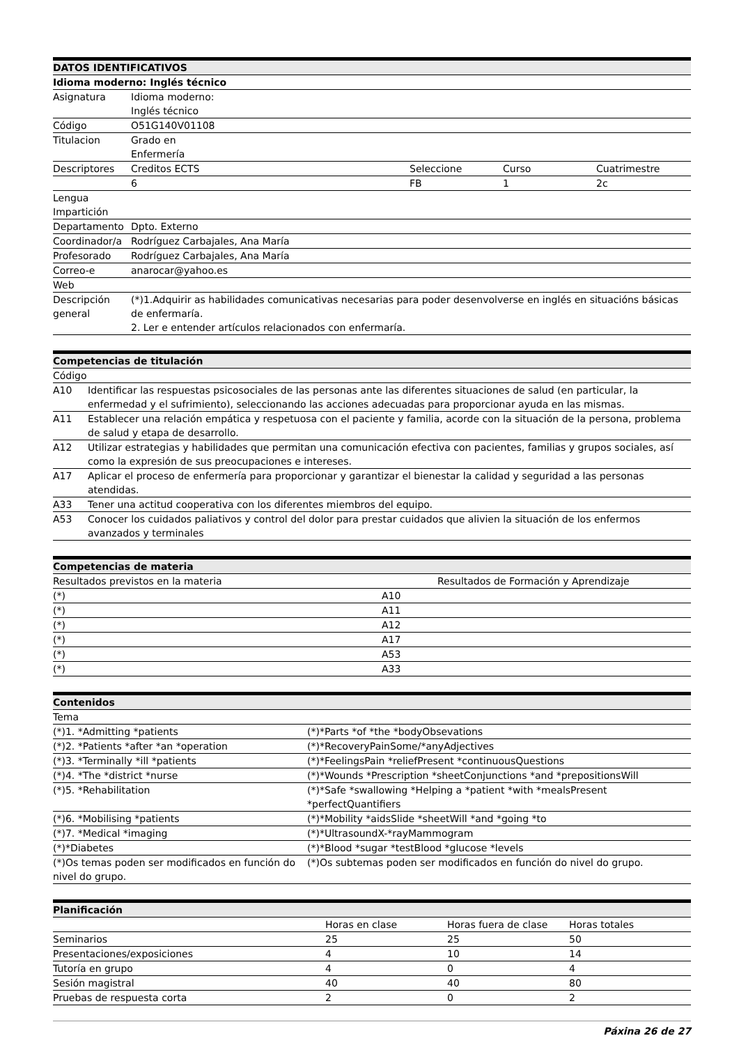| DATOS IDENTIFICATIVOS | | | | |
| --- | --- | --- | --- | --- |
| Idioma moderno: Inglés técnico | | | | |
| Asignatura | Idioma moderno: Inglés técnico | | | |
| Código | O51G140V01108 | | | |
| Titulacion | Grado en Enfermería | | | |
| Descriptores | Creditos ECTS | Seleccione | Curso | Cuatrimestre |
| | 6 | FB | 1 | 2c |
| Lengua Impartición | | | | |
| Departamento | Dpto. Externo | | | |
| Coordinador/a | Rodríguez Carbajales, Ana María | | | |
| Profesorado | Rodríguez Carbajales, Ana María | | | |
| Correo-e | anarocar@yahoo.es | | | |
| Web | | | | |
| Descripción general | (*)1.Adquirir as habilidades comunicativas necesarias para poder desenvolverse en inglés en situacións básicas de enfermaría. 2. Ler e entender artículos relacionados con enfermaría. | | | |
| Competencias de titulación | |
| --- | --- |
| Código | |
| A10 | Identificar las respuestas psicosociales de las personas ante las diferentes situaciones de salud (en particular, la enfermedad y el sufrimiento), seleccionando las acciones adecuadas para proporcionar ayuda en las mismas. |
| A11 | Establecer una relación empática y respetuosa con el paciente y familia, acorde con la situación de la persona, problema de salud y etapa de desarrollo. |
| A12 | Utilizar estrategias y habilidades que permitan una comunicación efectiva con pacientes, familias y grupos sociales, así como la expresión de sus preocupaciones e intereses. |
| A17 | Aplicar el proceso de enfermería para proporcionar y garantizar el bienestar la calidad y seguridad a las personas atendidas. |
| A33 | Tener una actitud cooperativa con los diferentes miembros del equipo. |
| A53 | Conocer los cuidados paliativos y control del dolor para prestar cuidados que alivien la situación de los enfermos avanzados y terminales |
| Competencias de materia | |
| --- | --- |
| Resultados previstos en la materia | Resultados de Formación y Aprendizaje |
| (*) | A10 |
| (*) | A11 |
| (*) | A12 |
| (*) | A17 |
| (*) | A53 |
| (*) | A33 |
| Contenidos | |
| --- | --- |
| Tema | |
| (*)1. *Admitting *patients | (*)*Parts *of *the *bodyObsevations |
| (*)2. *Patients *after *an *operation | (*)*RecoveryPainSome/*anyAdjectives |
| (*)3. *Terminally *ill *patients | (*)*FeelingsPain *reliefPresent *continuousQuestions |
| (*)4. *The *district *nurse | (*)*Wounds *Prescription *sheetConjunctions *and *prepositionsWill |
| (*)5. *Rehabilitation | (*)*Safe *swallowing *Helping a *patient *with *mealsPresent *perfectQuantifiers |
| (*)6. *Mobilising *patients | (*)*Mobility *aidsSlide *sheetWill *and *going *to |
| (*)7. *Medical *imaging | (*)*UltrasoundX-*rayMammogram |
| (*)*Diabetes | (*)*Blood *sugar *testBlood *glucose *levels |
| (*)Os temas poden ser modificados en función do nivel do grupo. | (*)Os subtemas poden ser modificados en función do nivel do grupo. |
| Planificación | | | |
| --- | --- | --- | --- |
| | Horas en clase | Horas fuera de clase | Horas totales |
| Seminarios | 25 | 25 | 50 |
| Presentaciones/exposiciones | 4 | 10 | 14 |
| Tutoría en grupo | 4 | 0 | 4 |
| Sesión magistral | 40 | 40 | 80 |
| Pruebas de respuesta corta | 2 | 0 | 2 |
Páxina 26 de 27